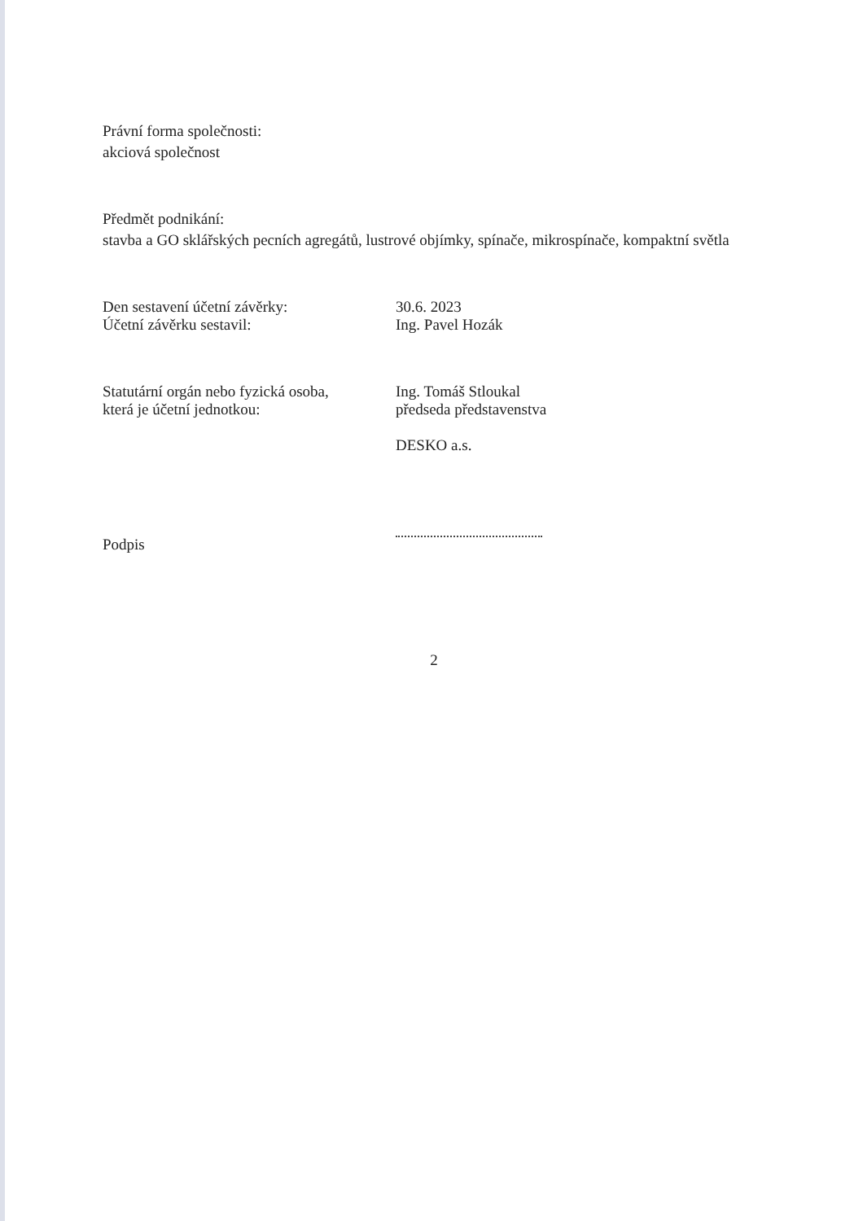Právní forma společnosti:
akciová společnost
Předmět podnikání:
stavba a GO sklářských pecních agregátů, lustrové objímky, spínače, mikrospínače, kompaktní světla
Den sestavení účetní závěrky: 30.6. 2023
Účetní závěrku sestavil: Ing. Pavel Hozák
Statutární orgán nebo fyzická osoba,
která je účetní jednotkou:
Ing. Tomáš Stloukal
předseda představenstva
DESKO a.s.
Podpis
2